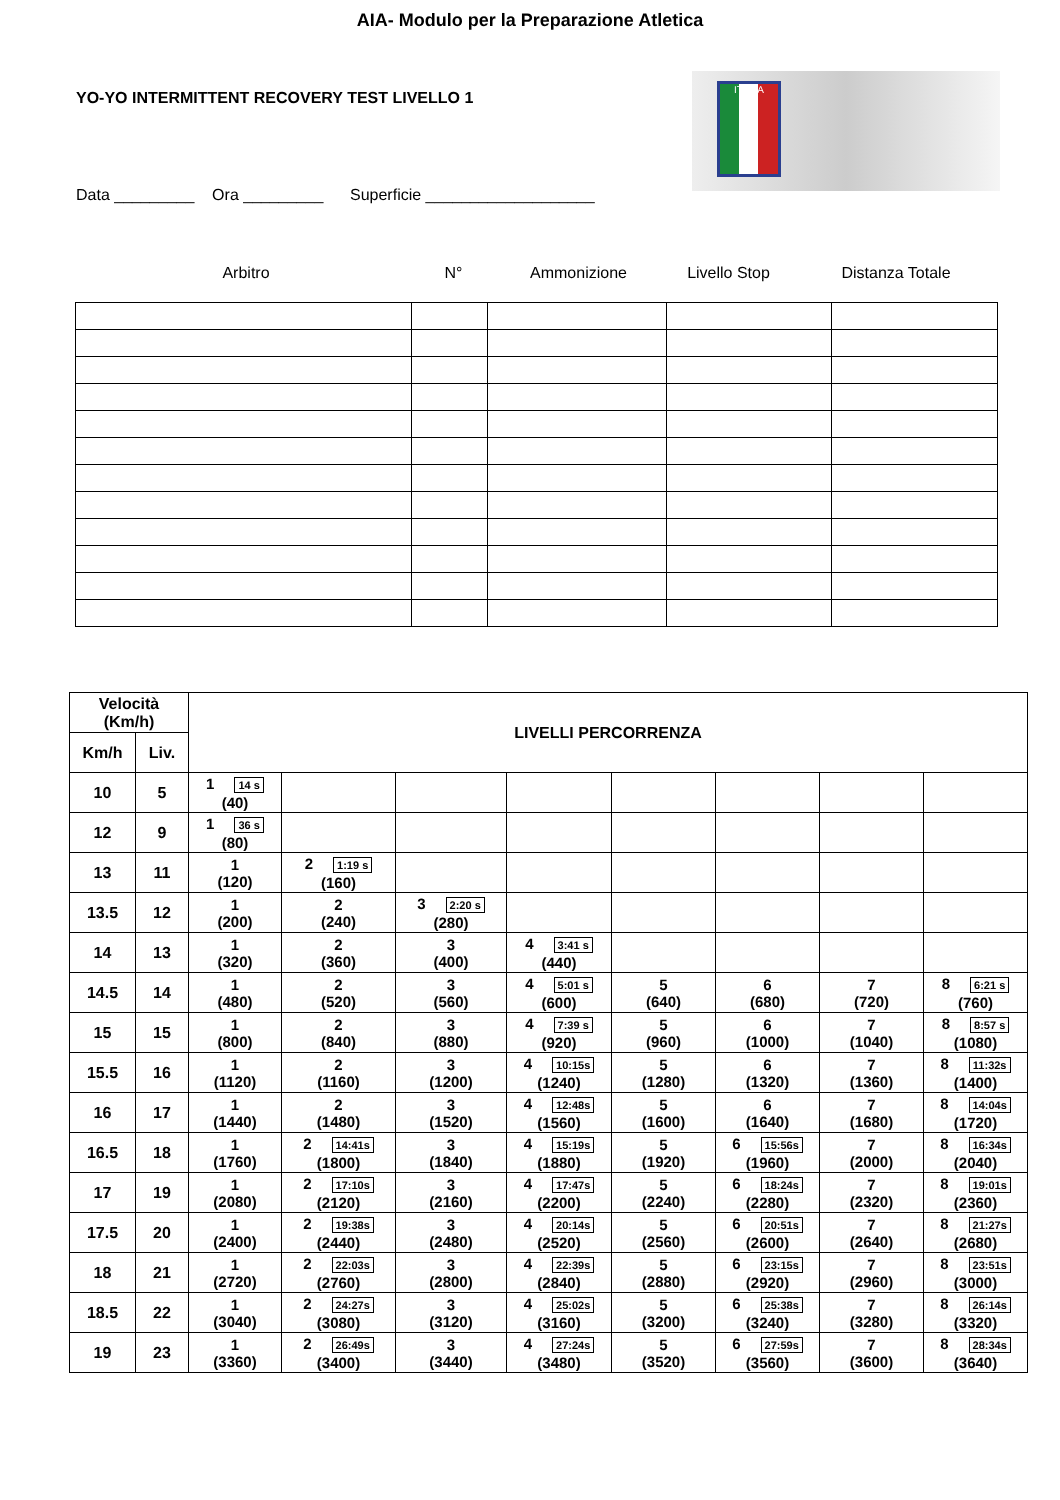AIA- Modulo per la Preparazione Atletica
YO-YO INTERMITTENT RECOVERY TEST LIVELLO 1
ITALIA
Data _________ Ora _________ Superficie ___________________
Arbitro N° Ammonizione Livello Stop Distanza Totale
| Velocità (Km/h) | | LIVELLI PERCORRENZA | | | | | | | |
| --- | --- | --- | --- | --- | --- | --- | --- | --- | --- |
| Km/h | Liv. | | | | | | | | |
| 10 | 5 | 1 14 s (40) | | | | | | | |
| 12 | 9 | 1 36 s (80) | | | | | | | |
| 13 | 11 | 1 (120) | 2 1:19 s (160) | | | | | | |
| 13.5 | 12 | 1 (200) | 2 (240) | 3 2:20 s (280) | | | | | |
| 14 | 13 | 1 (320) | 2 (360) | 3 (400) | 4 3:41 s (440) | | | | |
| 14.5 | 14 | 1 (480) | 2 (520) | 3 (560) | 4 5:01 s (600) | 5 (640) | 6 (680) | 7 (720) | 8 6:21 s (760) |
| 15 | 15 | 1 (800) | 2 (840) | 3 (880) | 4 7:39 s (920) | 5 (960) | 6 (1000) | 7 (1040) | 8 8:57 s (1080) |
| 15.5 | 16 | 1 (1120) | 2 (1160) | 3 (1200) | 4 10:15s (1240) | 5 (1280) | 6 (1320) | 7 (1360) | 8 11:32s (1400) |
| 16 | 17 | 1 (1440) | 2 (1480) | 3 (1520) | 4 12:48s (1560) | 5 (1600) | 6 (1640) | 7 (1680) | 8 14:04s (1720) |
| 16.5 | 18 | 1 (1760) | 2 14:41s (1800) | 3 (1840) | 4 15:19s (1880) | 5 (1920) | 6 15:56s (1960) | 7 (2000) | 8 16:34s (2040) |
| 17 | 19 | 1 (2080) | 2 17:10s (2120) | 3 (2160) | 4 17:47s (2200) | 5 (2240) | 6 18:24s (2280) | 7 (2320) | 8 19:01s (2360) |
| 17.5 | 20 | 1 (2400) | 2 19:38s (2440) | 3 (2480) | 4 20:14s (2520) | 5 (2560) | 6 20:51s (2600) | 7 (2640) | 8 21:27s (2680) |
| 18 | 21 | 1 (2720) | 2 22:03s (2760) | 3 (2800) | 4 22:39s (2840) | 5 (2880) | 6 23:15s (2920) | 7 (2960) | 8 23:51s (3000) |
| 18.5 | 22 | 1 (3040) | 2 24:27s (3080) | 3 (3120) | 4 25:02s (3160) | 5 (3200) | 6 25:38s (3240) | 7 (3280) | 8 26:14s (3320) |
| 19 | 23 | 1 (3360) | 2 26:49s (3400) | 3 (3440) | 4 27:24s (3480) | 5 (3520) | 6 27:59s (3560) | 7 (3600) | 8 28:34s (3640) |